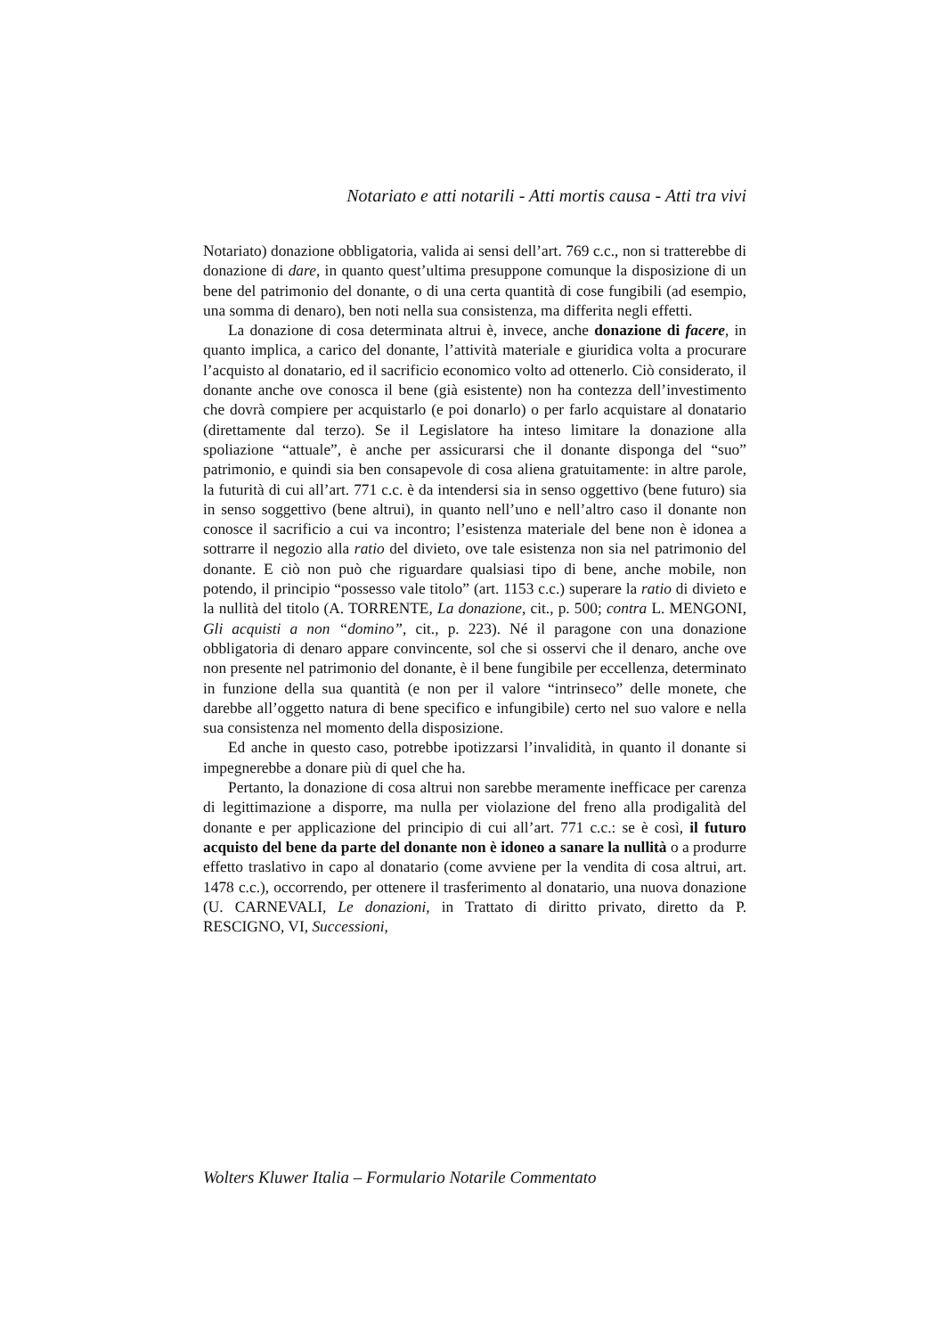Notariato e atti notarili - Atti mortis causa - Atti tra vivi
Notariato) donazione obbligatoria, valida ai sensi dell’art. 769 c.c., non si tratterebbe di donazione di dare, in quanto quest’ultima presuppone comunque la disposizione di un bene del patrimonio del donante, o di una certa quantità di cose fungibili (ad esempio, una somma di denaro), ben noti nella sua consistenza, ma differita negli effetti.
La donazione di cosa determinata altrui è, invece, anche donazione di facere, in quanto implica, a carico del donante, l’attività materiale e giuridica volta a procurare l’acquisto al donatario, ed il sacrificio economico volto ad ottenerlo. Ciò considerato, il donante anche ove conosca il bene (già esistente) non ha contezza dell’investimento che dovrà compiere per acquistarlo (e poi donarlo) o per farlo acquistare al donatario (direttamente dal terzo). Se il Legislatore ha inteso limitare la donazione alla spoliazione “attuale”, è anche per assicurarsi che il donante disponga del “suo” patrimonio, e quindi sia ben consapevole di cosa aliena gratuitamente: in altre parole, la futurità di cui all’art. 771 c.c. è da intendersi sia in senso oggettivo (bene futuro) sia in senso soggettivo (bene altrui), in quanto nell’uno e nell’altro caso il donante non conosce il sacrificio a cui va incontro; l’esistenza materiale del bene non è idonea a sottrarre il negozio alla ratio del divieto, ove tale esistenza non sia nel patrimonio del donante. E ciò non può che riguardare qualsiasi tipo di bene, anche mobile, non potendo, il principio “possesso vale titolo” (art. 1153 c.c.) superare la ratio di divieto e la nullità del titolo (A. TORRENTE, La donazione, cit., p. 500; contra L. MENGONI, Gli acquisti a non “domino”, cit., p. 223). Né il paragone con una donazione obbligatoria di denaro appare convincente, sol che si osservi che il denaro, anche ove non presente nel patrimonio del donante, è il bene fungibile per eccellenza, determinato in funzione della sua quantità (e non per il valore “intrinseco” delle monete, che darebbe all’oggetto natura di bene specifico e infungibile) certo nel suo valore e nella sua consistenza nel momento della disposizione.
Ed anche in questo caso, potrebbe ipotizzarsi l’invalidità, in quanto il donante si impegnerebbe a donare più di quel che ha.
Pertanto, la donazione di cosa altrui non sarebbe meramente inefficace per carenza di legittimazione a disporre, ma nulla per violazione del freno alla prodigalità del donante e per applicazione del principio di cui all’art. 771 c.c.: se è così, il futuro acquisto del bene da parte del donante non è idoneo a sanare la nullità o a produrre effetto traslativo in capo al donatario (come avviene per la vendita di cosa altrui, art. 1478 c.c.), occorrendo, per ottenere il trasferimento al donatario, una nuova donazione (U. CARNEVALI, Le donazioni, in Trattato di diritto privato, diretto da P. RESCIGNO, VI, Successioni,
Wolters Kluwer Italia – Formulario Notarile Commentato